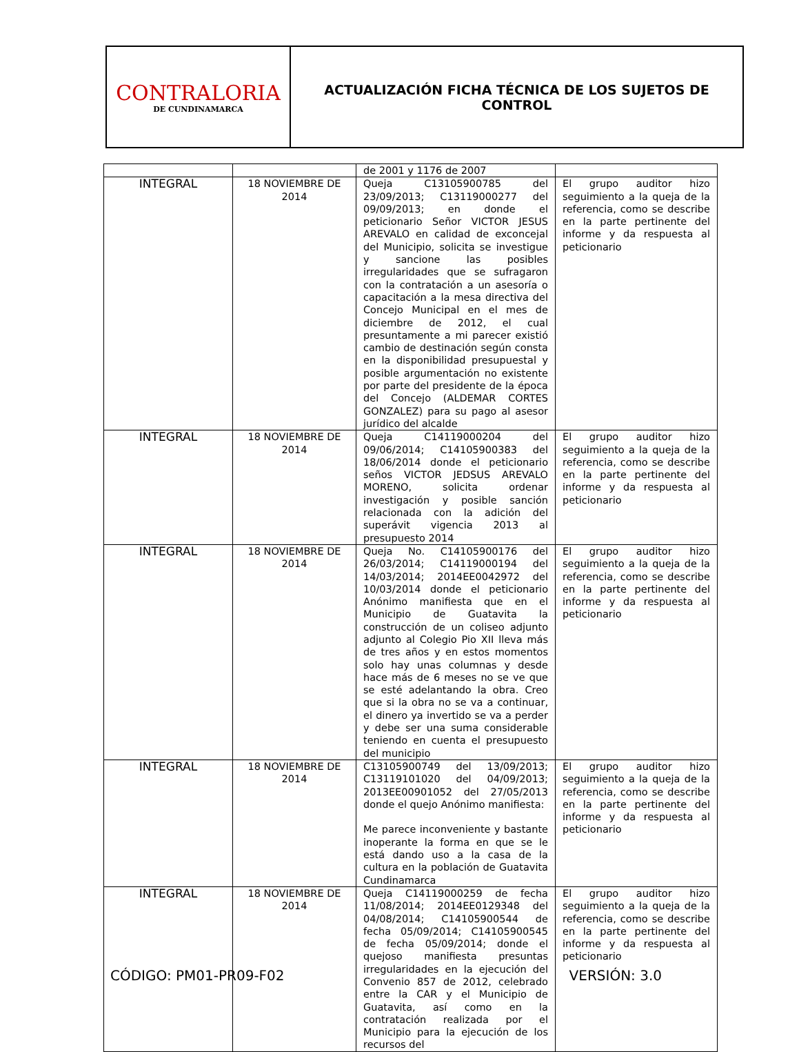CONTRALORIA
DE CUNDINAMARCA
ACTUALIZACIÓN FICHA TÉCNICA DE LOS SUJETOS DE
CONTROL
| | | de 2001 y 1176 de 2007 | |
| INTEGRAL | 18 NOVIEMBRE DE 2014 | Queja C13105900785 del 23/09/2013; C13119000277 del 09/09/2013; en donde el peticionario Señor VICTOR JESUS AREVALO en calidad de exconcejal del Municipio, solicita se investigue y sancione las posibles irregularidades que se sufragaron con la contratación a un asesoría o capacitación a la mesa directiva del Concejo Municipal en el mes de diciembre de 2012, el cual presuntamente a mi parecer existió cambio de destinación según consta en la disponibilidad presupuestal y posible argumentación no existente por parte del presidente de la época del Concejo (ALDEMAR CORTES GONZALEZ) para su pago al asesor jurídico del alcalde | El grupo auditor hizo seguimiento a la queja de la referencia, como se describe en la parte pertinente del informe y da respuesta al peticionario |
| INTEGRAL | 18 NOVIEMBRE DE 2014 | Queja C14119000204 del 09/06/2014; C14105900383 del 18/06/2014 donde el peticionario seños VICTOR JEDSUS AREVALO MORENO, solicita ordenar investigación y posible sanción relacionada con la adición del superávit vigencia 2013 al presupuesto 2014 | El grupo auditor hizo seguimiento a la queja de la referencia, como se describe en la parte pertinente del informe y da respuesta al peticionario |
| INTEGRAL | 18 NOVIEMBRE DE 2014 | Queja No. C14105900176 del 26/03/2014; C14119000194 del 14/03/2014; 2014EE0042972 del 10/03/2014 donde el peticionario Anónimo manifiesta que en el Municipio de Guatavita la construcción de un coliseo adjunto adjunto al Colegio Pio XII lleva más de tres años y en estos momentos solo hay unas columnas y desde hace más de 6 meses no se ve que se esté adelantando la obra. Creo que si la obra no se va a continuar, el dinero ya invertido se va a perder y debe ser una suma considerable teniendo en cuenta el presupuesto del municipio | El grupo auditor hizo seguimiento a la queja de la referencia, como se describe en la parte pertinente del informe y da respuesta al peticionario |
| INTEGRAL | 18 NOVIEMBRE DE 2014 | C13105900749 del 13/09/2013; C13119101020 del 04/09/2013; 2013EE00901052 del 27/05/2013 donde el quejo Anónimo manifiesta: Me parece inconveniente y bastante inoperante la forma en que se le está dando uso a la casa de la cultura en la población de Guatavita Cundinamarca | El grupo auditor hizo seguimiento a la queja de la referencia, como se describe en la parte pertinente del informe y da respuesta al peticionario |
| INTEGRAL | 18 NOVIEMBRE DE 2014 | Queja C14119000259 de fecha 11/08/2014; 2014EE0129348 del 04/08/2014; C14105900544 de fecha 05/09/2014; C14105900545 de fecha 05/09/2014; donde el quejoso manifiesta presuntas irregularidades en la ejecución del Convenio 857 de 2012, celebrado entre la CAR y el Municipio de Guatavita, así como en la contratación realizada por el Municipio para la ejecución de los recursos del | El grupo auditor hizo seguimiento a la queja de la referencia, como se describe en la parte pertinente del informe y da respuesta al peticionario |
CÓDIGO: PM01-PR09-F02 VERSIÓN: 3.0